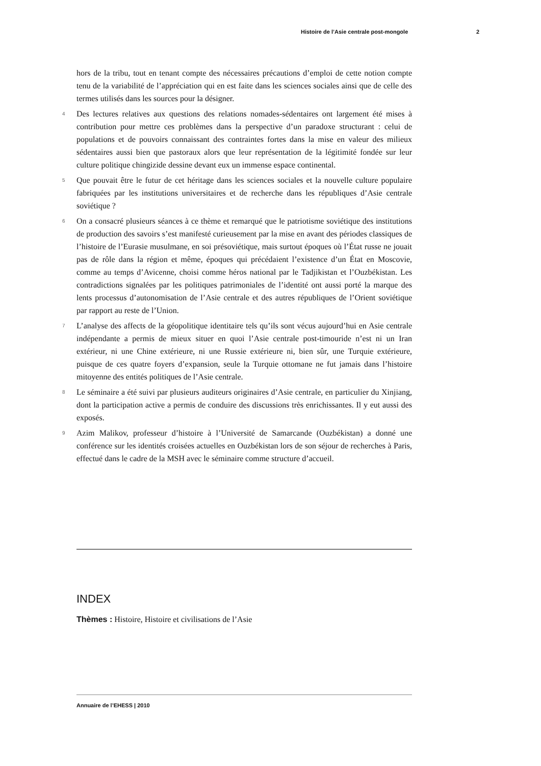Histoire de l’Asie centrale post-mongole 2
hors de la tribu, tout en tenant compte des nécessaires précautions d’emploi de cette notion compte tenu de la variabilité de l’appréciation qui en est faite dans les sciences sociales ainsi que de celle des termes utilisés dans les sources pour la désigner.
4 Des lectures relatives aux questions des relations nomades-sédentaires ont largement été mises à contribution pour mettre ces problèmes dans la perspective d’un paradoxe structurant : celui de populations et de pouvoirs connaissant des contraintes fortes dans la mise en valeur des milieux sédentaires aussi bien que pastoraux alors que leur représentation de la légitimité fondée sur leur culture politique chingizide dessine devant eux un immense espace continental.
5 Que pouvait être le futur de cet héritage dans les sciences sociales et la nouvelle culture populaire fabriquées par les institutions universitaires et de recherche dans les républiques d’Asie centrale soviétique ?
6 On a consacré plusieurs séances à ce thème et remarqué que le patriotisme soviétique des institutions de production des savoirs s’est manifesté curieusement par la mise en avant des périodes classiques de l’histoire de l’Eurasie musulmane, en soi présoviétique, mais surtout époques où l’État russe ne jouait pas de rôle dans la région et même, époques qui précédaient l’existence d’un État en Moscovie, comme au temps d’Avicenne, choisi comme héros national par le Tadjikistan et l’Ouzbékistan. Les contradictions signalées par les politiques patrimoniales de l’identité ont aussi porté la marque des lents processus d’autonomisation de l’Asie centrale et des autres républiques de l’Orient soviétique par rapport au reste de l’Union.
7 L’analyse des affects de la géopolitique identitaire tels qu’ils sont vécus aujourd’hui en Asie centrale indépendante a permis de mieux situer en quoi l’Asie centrale post-timouride n’est ni un Iran extérieur, ni une Chine extérieure, ni une Russie extérieure ni, bien sûr, une Turquie extérieure, puisque de ces quatre foyers d’expansion, seule la Turquie ottomane ne fut jamais dans l’histoire mitoyenne des entités politiques de l’Asie centrale.
8 Le séminaire a été suivi par plusieurs auditeurs originaires d’Asie centrale, en particulier du Xinjiang, dont la participation active a permis de conduire des discussions très enrichissantes. Il y eut aussi des exposés.
9 Azim Malikov, professeur d’histoire à l’Université de Samarcande (Ouzbékistan) a donné une conférence sur les identités croisées actuelles en Ouzbékistan lors de son séjour de recherches à Paris, effectué dans le cadre de la MSH avec le séminaire comme structure d’accueil.
INDEX
Thèmes : Histoire, Histoire et civilisations de l’Asie
Annuaire de l’EHESS | 2010